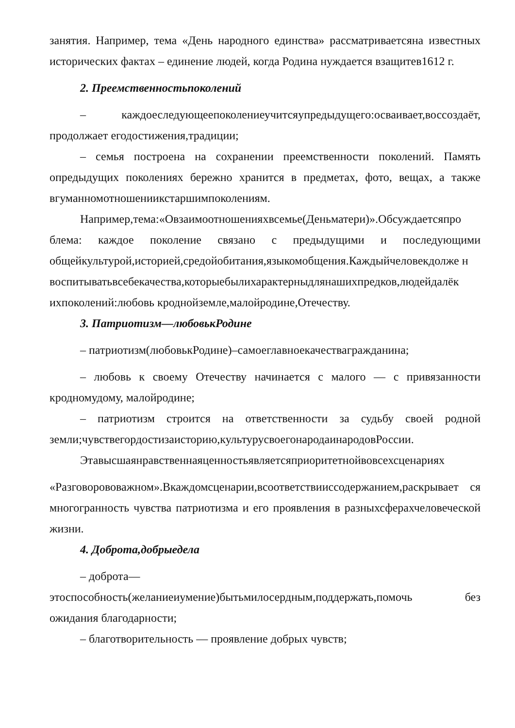занятия. Например, тема «День народного единства» рассматриваетсяна известных исторических фактах – единение людей, когда Родина нуждается взащитев1612 г.
2. Преемственностьпоколений
– каждоеследующеепоколениеучитсяупредыдущего:осваивает,воссоздаёт, продолжает егодостижения,традиции;
– семья построена на сохранении преемственности поколений. Память опредыдущих поколениях бережно хранится в предметах, фото, вещах, а также вгуманномотношениикстаршимпоколениям.
Например,тема:«Овзаимоотношенияхвсемье(Деньматери)».Обсуждаетсяпро блема: каждое поколение связано с предыдущими и последующими общейкультурой,историей,средойобитания,языкомобщения.Каждыйчеловекдолже н
воспитыватьвсебекачества,которыебылихарактерныдлянашихпредков,людейдалёк ихпоколений:любовь кроднойземле,малойродине,Отечеству.
3. Патриотизм—любовькРодине
– патриотизм(любовькРодине)–самоеглавноекачествагражданина;
– любовь к своему Отечеству начинается с малого — с привязанности кродномудому, малойродине;
– патриотизм строится на ответственности за судьбу своей родной земли;чувствегордостизаисторию,культурусвоегонародаинародовРоссии.
Этавысшаянравственнаяценностьявляетсяприоритетнойвовсехсценариях
«Разговорововажном».Вкаждомсценарии,всоответствииссодержанием,раскрывает ся многогранность чувства патриотизма и его проявления в разныхсферахчеловеческой жизни.
4. Доброта,добрыедела
– доброта—
этоспособность(желаниеиумение)бытьмилосердным,поддержать,помочь без ожидания благодарности;
– благотворительность — проявление добрых чувств;